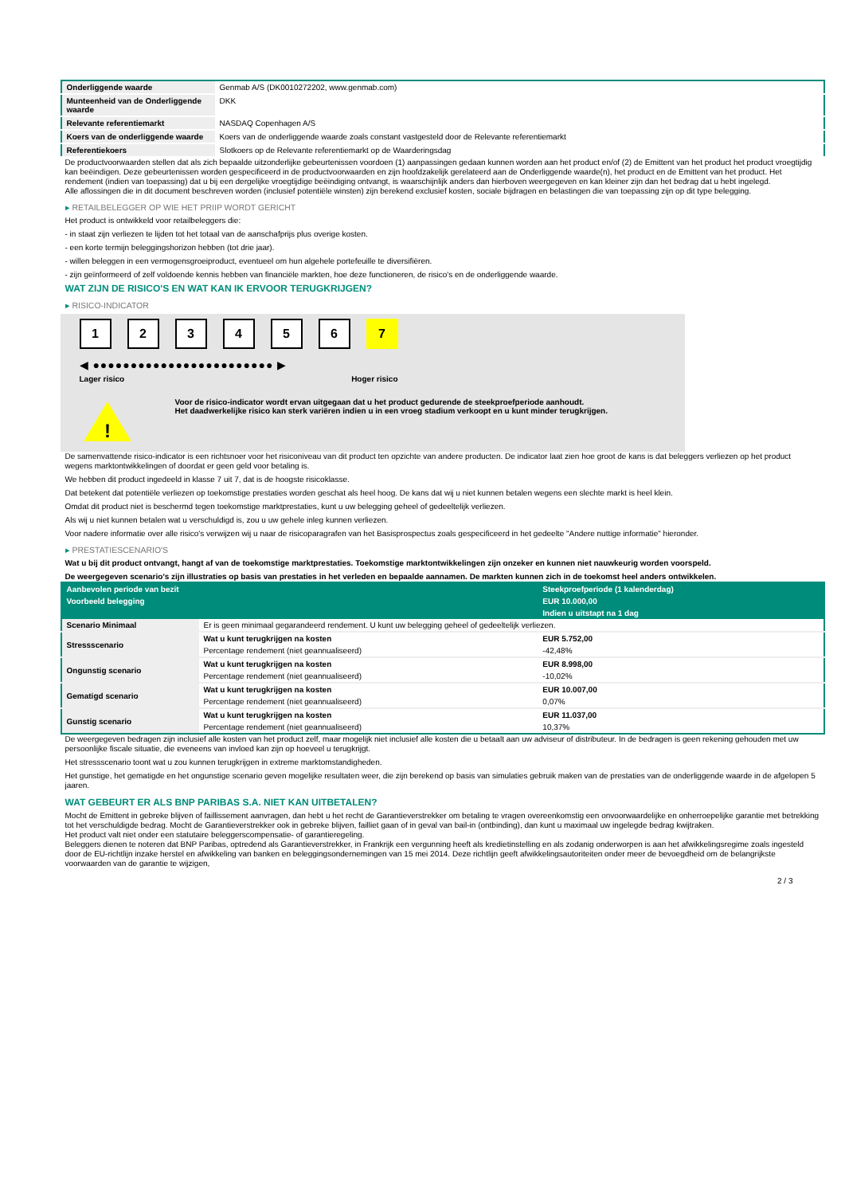| Onderliggende waarde | Genmab A/S (DK0010272202, www.genmab.com) |
| Munteenheid van de Onderliggende waarde | DKK |
| Relevante referentiemarkt | NASDAQ Copenhagen A/S |
| Koers van de onderliggende waarde | Koers van de onderliggende waarde zoals constant vastgesteld door de Relevante referentiemarkt |
| Referentiekoers | Slotkoers op de Relevante referentiemarkt op de Waarderingsdag |
De productvoorwaarden stellen dat als zich bepaalde uitzonderlijke gebeurtenissen voordoen (1) aanpassingen gedaan kunnen worden aan het product en/of (2) de Emittent van het product het product vroegtijdig kan beëindigen. Deze gebeurtenissen worden gespecificeerd in de productvoorwaarden en zijn hoofdzakelijk gerelateerd aan de Onderliggende waarde(n), het product en de Emittent van het product. Het rendement (indien van toepassing) dat u bij een dergelijke vroegtijdige beëindiging ontvangt, is waarschijnlijk anders dan hierboven weergegeven en kan kleiner zijn dan het bedrag dat u hebt ingelegd.
Alle aflossingen die in dit document beschreven worden (inclusief potentiële winsten) zijn berekend exclusief kosten, sociale bijdragen en belastingen die van toepassing zijn op dit type belegging.
▸ RETAILBELEGGER OP WIE HET PRIIP WORDT GERICHT
Het product is ontwikkeld voor retailbeleggers die:
- in staat zijn verliezen te lijden tot het totaal van de aanschafprijs plus overige kosten.
- een korte termijn beleggingshorizon hebben (tot drie jaar).
- willen beleggen in een vermogensgroeiproduct, eventueel om hun algehele portefeuille te diversifiëren.
- zijn geïnformeerd of zelf voldoende kennis hebben van financiële markten, hoe deze functioneren, de risico's en de onderliggende waarde.
WAT ZIJN DE RISICO'S EN WAT KAN IK ERVOOR TERUGKRIJGEN?
▸ RISICO-INDICATOR
1 2 3 4 5 6 7
◀ ●●●●●●●●●●●●●●●●●●●●●●●● ▶
Lager risico Hoger risico
!
Voor de risico-indicator wordt ervan uitgegaan dat u het product gedurende de steekproefperiode aanhoudt.
Het daadwerkelijke risico kan sterk variëren indien u in een vroeg stadium verkoopt en u kunt minder terugkrijgen.
De samenvattende risico-indicator is een richtsnoer voor het risiconiveau van dit product ten opzichte van andere producten. De indicator laat zien hoe groot de kans is dat beleggers verliezen op het product wegens marktontwikkelingen of doordat er geen geld voor betaling is.
We hebben dit product ingedeeld in klasse 7 uit 7, dat is de hoogste risicoklasse.
Dat betekent dat potentiële verliezen op toekomstige prestaties worden geschat als heel hoog. De kans dat wij u niet kunnen betalen wegens een slechte markt is heel klein.
Omdat dit product niet is beschermd tegen toekomstige marktprestaties, kunt u uw belegging geheel of gedeeltelijk verliezen.
Als wij u niet kunnen betalen wat u verschuldigd is, zou u uw gehele inleg kunnen verliezen.
Voor nadere informatie over alle risico's verwijzen wij u naar de risicoparagrafen van het Basisprospectus zoals gespecificeerd in het gedeelte "Andere nuttige informatie" hieronder.
▸ PRESTATIESCENARIO'S
Wat u bij dit product ontvangt, hangt af van de toekomstige marktprestaties. Toekomstige marktontwikkelingen zijn onzeker en kunnen niet nauwkeurig worden voorspeld.
De weergegeven scenario’s zijn illustraties op basis van prestaties in het verleden en bepaalde aannamen. De markten kunnen zich in de toekomst heel anders ontwikkelen.
| Aanbevolen periode van bezit | | Steekproefperiode (1 kalenderdag) |
| Voorbeeld belegging | | EUR 10.000,00 |
| | | Indien u uitstapt na 1 dag |
| Scenario Minimaal | Er is geen minimaal gegarandeerd rendement. U kunt uw belegging geheel of gedeeltelijk verliezen. | |
| Stressscenario | Wat u kunt terugkrijgen na kosten | EUR 5.752,00 |
| | Percentage rendement (niet geannualiseerd) | -42,48% |
| Ongunstig scenario | Wat u kunt terugkrijgen na kosten | EUR 8.998,00 |
| | Percentage rendement (niet geannualiseerd) | -10,02% |
| Gematigd scenario | Wat u kunt terugkrijgen na kosten | EUR 10.007,00 |
| | Percentage rendement (niet geannualiseerd) | 0,07% |
| Gunstig scenario | Wat u kunt terugkrijgen na kosten | EUR 11.037,00 |
| | Percentage rendement (niet geannualiseerd) | 10,37% |
De weergegeven bedragen zijn inclusief alle kosten van het product zelf, maar mogelijk niet inclusief alle kosten die u betaalt aan uw adviseur of distributeur. In de bedragen is geen rekening gehouden met uw persoonlijke fiscale situatie, die eveneens van invloed kan zijn op hoeveel u terugkrijgt.
Het stressscenario toont wat u zou kunnen terugkrijgen in extreme marktomstandigheden.
Het gunstige, het gematigde en het ongunstige scenario geven mogelijke resultaten weer, die zijn berekend op basis van simulaties gebruik maken van de prestaties van de onderliggende waarde in de afgelopen 5 jaaren.
WAT GEBEURT ER ALS BNP PARIBAS S.A. NIET KAN UITBETALEN?
Mocht de Emittent in gebreke blijven of faillissement aanvragen, dan hebt u het recht de Garantieverstrekker om betaling te vragen overeenkomstig een onvoorwaardelijke en onherroepelijke garantie met betrekking tot het verschuldigde bedrag. Mocht de Garantieverstrekker ook in gebreke blijven, failliet gaan of in geval van bail-in (ontbinding), dan kunt u maximaal uw ingelegde bedrag kwijtraken.
Het product valt niet onder een statutaire beleggerscompensatie- of garantieregeling.
Beleggers dienen te noteren dat BNP Paribas, optredend als Garantieverstrekker, in Frankrijk een vergunning heeft als kredietinstelling en als zodanig onderworpen is aan het afwikkelingsregime zoals ingesteld door de EU-richtlijn inzake herstel en afwikkeling van banken en beleggingsondernemingen van 15 mei 2014. Deze richtlijn geeft afwikkelingsautoriteiten onder meer de bevoegdheid om de belangrijkste voorwaarden van de garantie te wijzigen,
2 / 3